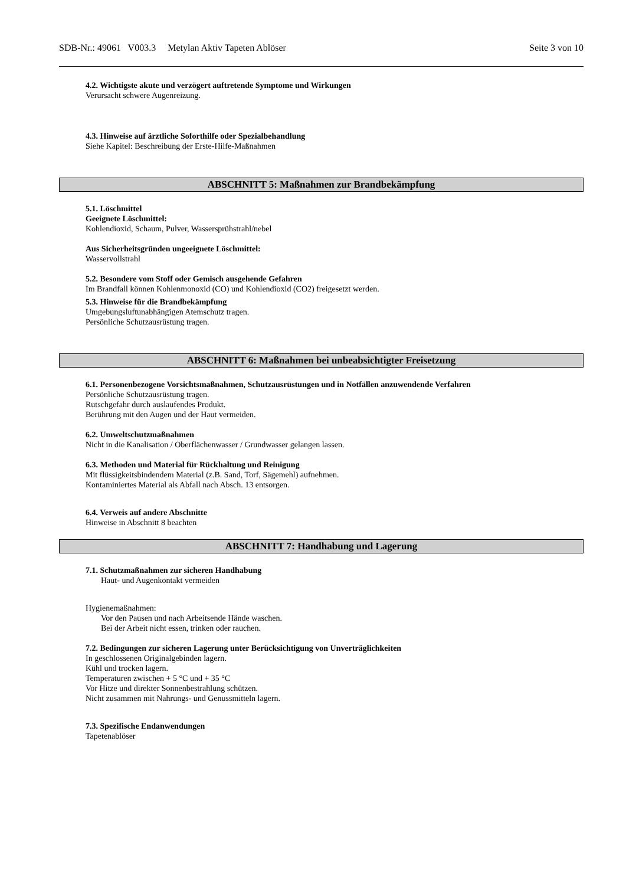SDB-Nr.: 49061 V003.3 Metylan Aktiv Tapeten Ablöser Seite 3 von 10
4.2. Wichtigste akute und verzögert auftretende Symptome und Wirkungen
Verursacht schwere Augenreizung.
4.3. Hinweise auf ärztliche Soforthilfe oder Spezialbehandlung
Siehe Kapitel: Beschreibung der Erste-Hilfe-Maßnahmen
ABSCHNITT 5: Maßnahmen zur Brandbekämpfung
5.1. Löschmittel
Geeignete Löschmittel:
Kohlendioxid, Schaum, Pulver, Wassersprühstrahl/nebel
Aus Sicherheitsgründen ungeeignete Löschmittel:
Wasservollstrahl
5.2. Besondere vom Stoff oder Gemisch ausgehende Gefahren
Im Brandfall können Kohlenmonoxid (CO) und Kohlendioxid (CO2) freigesetzt werden.
5.3. Hinweise für die Brandbekämpfung
Umgebungsluftunabhängigen Atemschutz tragen.
Persönliche Schutzausrüstung tragen.
ABSCHNITT 6: Maßnahmen bei unbeabsichtigter Freisetzung
6.1. Personenbezogene Vorsichtsmaßnahmen, Schutzausrüstungen und in Notfällen anzuwendende Verfahren
Persönliche Schutzausrüstung tragen.
Rutschgefahr durch auslaufendes Produkt.
Berührung mit den Augen und der Haut vermeiden.
6.2. Umweltschutzmaßnahmen
Nicht in die Kanalisation / Oberflächenwasser / Grundwasser gelangen lassen.
6.3. Methoden und Material für Rückhaltung und Reinigung
Mit flüssigkeitsbindendem Material (z.B. Sand, Torf, Sägemehl) aufnehmen.
Kontaminiertes Material als Abfall nach Absch. 13 entsorgen.
6.4. Verweis auf andere Abschnitte
Hinweise in Abschnitt 8 beachten
ABSCHNITT 7: Handhabung und Lagerung
7.1. Schutzmaßnahmen zur sicheren Handhabung
Haut- und Augenkontakt vermeiden
Hygienemaßnahmen:
Vor den Pausen und nach Arbeitsende Hände waschen.
Bei der Arbeit nicht essen, trinken oder rauchen.
7.2. Bedingungen zur sicheren Lagerung unter Berücksichtigung von Unverträglichkeiten
In geschlossenen Originalgebinden lagern.
Kühl und trocken lagern.
Temperaturen zwischen + 5 °C und + 35 °C
Vor Hitze und direkter Sonnenbestrahlung schützen.
Nicht zusammen mit Nahrungs- und Genussmitteln lagern.
7.3. Spezifische Endanwendungen
Tapetenablöser